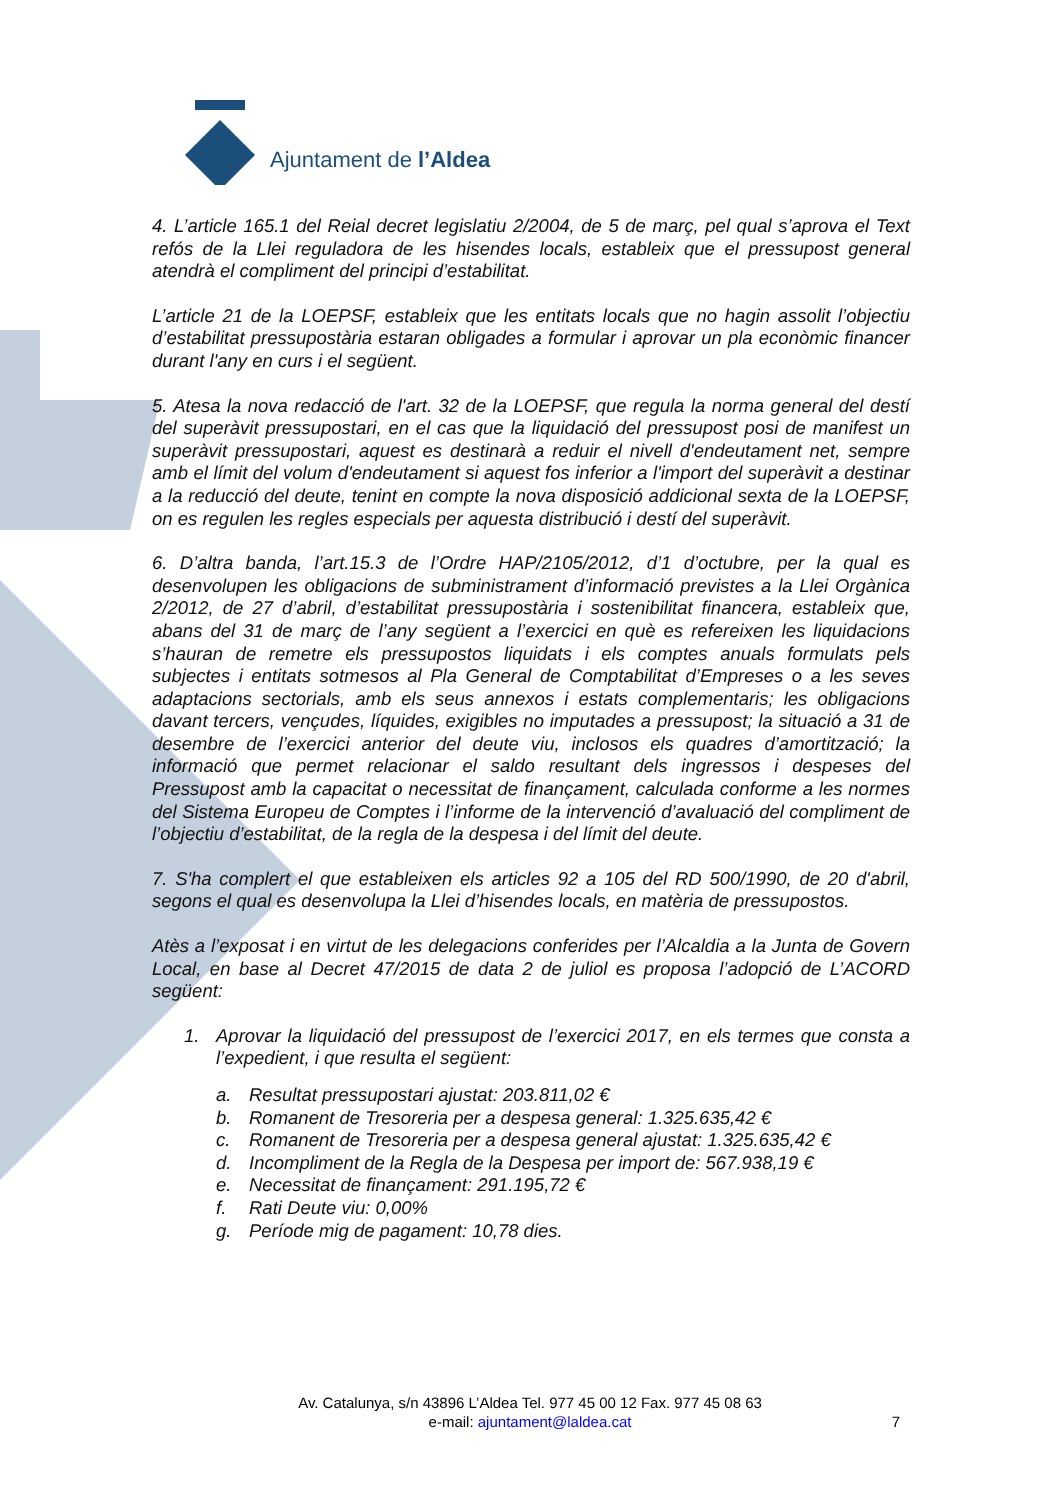Ajuntament de l’Aldea
4. L’article 165.1 del Reial decret legislatiu 2/2004, de 5 de març, pel qual s’aprova el Text refós de la Llei reguladora de les hisendes locals, estableix que el pressupost general atendrà el compliment del principi d’estabilitat.
L’article 21 de la LOEPSF, estableix que les entitats locals que no hagin assolit l’objectiu d’estabilitat pressupostària estaran obligades a formular i aprovar un pla econòmic financer durant l'any en curs i el següent.
5. Atesa la nova redacció de l'art. 32 de la LOEPSF, que regula la norma general del destí del superàvit pressupostari, en el cas que la liquidació del pressupost posi de manifest un superàvit pressupostari, aquest es destinarà a reduir el nivell d'endeutament net, sempre amb el límit del volum d'endeutament si aquest fos inferior a l'import del superàvit a destinar a la reducció del deute, tenint en compte la nova disposició addicional sexta de la LOEPSF, on es regulen les regles especials per aquesta distribució i destí del superàvit.
6. D’altra banda, l’art.15.3 de l’Ordre HAP/2105/2012, d’1 d’octubre, per la qual es desenvolupen les obligacions de subministrament d’informació previstes a la Llei Orgànica 2/2012, de 27 d’abril, d’estabilitat pressupostària i sostenibilitat financera, estableix que, abans del 31 de març de l’any següent a l’exercici en què es refereixen les liquidacions s’hauran de remetre els pressupostos liquidats i els comptes anuals formulats pels subjectes i entitats sotmesos al Pla General de Comptabilitat d’Empreses o a les seves adaptacions sectorials, amb els seus annexos i estats complementaris; les obligacions davant tercers, vençudes, líquides, exigibles no imputades a pressupost; la situació a 31 de desembre de l’exercici anterior del deute viu, inclosos els quadres d’amortització; la informació que permet relacionar el saldo resultant dels ingressos i despeses del Pressupost amb la capacitat o necessitat de finançament, calculada conforme a les normes del Sistema Europeu de Comptes i l’informe de la intervenció d’avaluació del compliment de l’objectiu d’estabilitat, de la regla de la despesa i del límit del deute.
7. S'ha complert el que estableixen els articles 92 a 105 del RD 500/1990, de 20 d'abril, segons el qual es desenvolupa la Llei d’hisendes locals, en matèria de pressupostos.
Atès a l’exposat i en virtut de les delegacions conferides per l’Alcaldia a la Junta de Govern Local, en base al Decret 47/2015 de data 2 de juliol es proposa l’adopció de L’ACORD següent:
1. Aprovar la liquidació del pressupost de l’exercici 2017, en els termes que consta a l’expedient, i que resulta el següent:
a. Resultat pressupostari ajustat: 203.811,02 €
b. Romanent de Tresoreria per a despesa general: 1.325.635,42 €
c. Romanent de Tresoreria per a despesa general ajustat: 1.325.635,42 €
d. Incompliment de la Regla de la Despesa per import de: 567.938,19 €
e. Necessitat de finançament: 291.195,72 €
f. Rati Deute viu: 0,00%
g. Període mig de pagament: 10,78 dies.
Av. Catalunya, s/n 43896 L’Aldea Tel. 977 45 00 12 Fax. 977 45 08 63
e-mail: ajuntament@laldea.cat
7